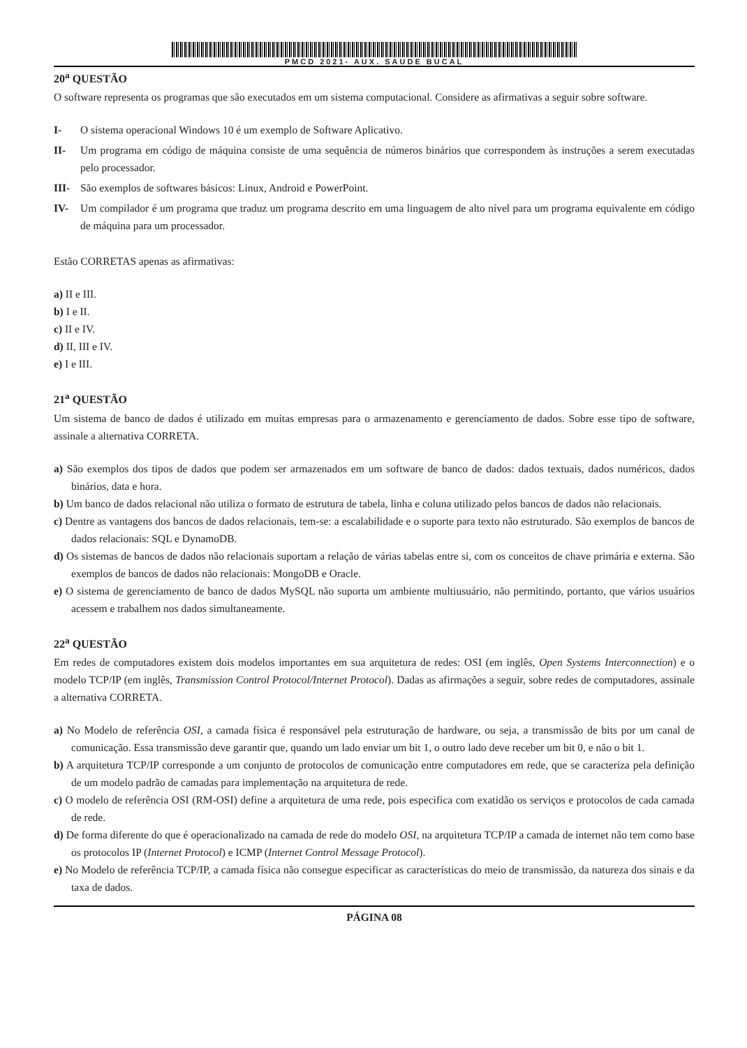PMCD 2021- AUX. SAUDE BUCAL
20<sup>a</sup> QUESTÃO
O software representa os programas que são executados em um sistema computacional. Considere as afirmativas a seguir sobre software.
I- O sistema operacional Windows 10 é um exemplo de Software Aplicativo.
II- Um programa em código de máquina consiste de uma sequência de números binários que correspondem às instruções a serem executadas pelo processador.
III- São exemplos de softwares básicos: Linux, Android e PowerPoint.
IV- Um compilador é um programa que traduz um programa descrito em uma linguagem de alto nível para um programa equivalente em código de máquina para um processador.
Estão CORRETAS apenas as afirmativas:
a) II e III.
b) I e II.
c) II e IV.
d) II, III e IV.
e) I e III.
21<sup>a</sup> QUESTÃO
Um sistema de banco de dados é utilizado em muitas empresas para o armazenamento e gerenciamento de dados. Sobre esse tipo de software, assinale a alternativa CORRETA.
a) São exemplos dos tipos de dados que podem ser armazenados em um software de banco de dados: dados textuais, dados numéricos, dados binários, data e hora.
b) Um banco de dados relacional não utiliza o formato de estrutura de tabela, linha e coluna utilizado pelos bancos de dados não relacionais.
c) Dentre as vantagens dos bancos de dados relacionais, tem-se: a escalabilidade e o suporte para texto não estruturado. São exemplos de bancos de dados relacionais: SQL e DynamoDB.
d) Os sistemas de bancos de dados não relacionais suportam a relação de várias tabelas entre si, com os conceitos de chave primária e externa. São exemplos de bancos de dados não relacionais: MongoDB e Oracle.
e) O sistema de gerenciamento de banco de dados MySQL não suporta um ambiente multiusuário, não permitindo, portanto, que vários usuários acessem e trabalhem nos dados simultaneamente.
22<sup>a</sup> QUESTÃO
Em redes de computadores existem dois modelos importantes em sua arquitetura de redes: OSI (em inglês, Open Systems Interconnection) e o modelo TCP/IP (em inglês, Transmission Control Protocol/Internet Protocol). Dadas as afirmações a seguir, sobre redes de computadores, assinale a alternativa CORRETA.
a) No Modelo de referência OSI, a camada física é responsável pela estruturação de hardware, ou seja, a transmissão de bits por um canal de comunicação. Essa transmissão deve garantir que, quando um lado enviar um bit 1, o outro lado deve receber um bit 0, e não o bit 1.
b) A arquitetura TCP/IP corresponde a um conjunto de protocolos de comunicação entre computadores em rede, que se caracteriza pela definição de um modelo padrão de camadas para implementação na arquitetura de rede.
c) O modelo de referência OSI (RM-OSI) define a arquitetura de uma rede, pois especifica com exatidão os serviços e protocolos de cada camada de rede.
d) De forma diferente do que é operacionalizado na camada de rede do modelo OSI, na arquitetura TCP/IP a camada de internet não tem como base os protocolos IP (Internet Protocol) e ICMP (Internet Control Message Protocol).
e) No Modelo de referência TCP/IP, a camada física não consegue especificar as características do meio de transmissão, da natureza dos sinais e da taxa de dados.
PÁGINA 08